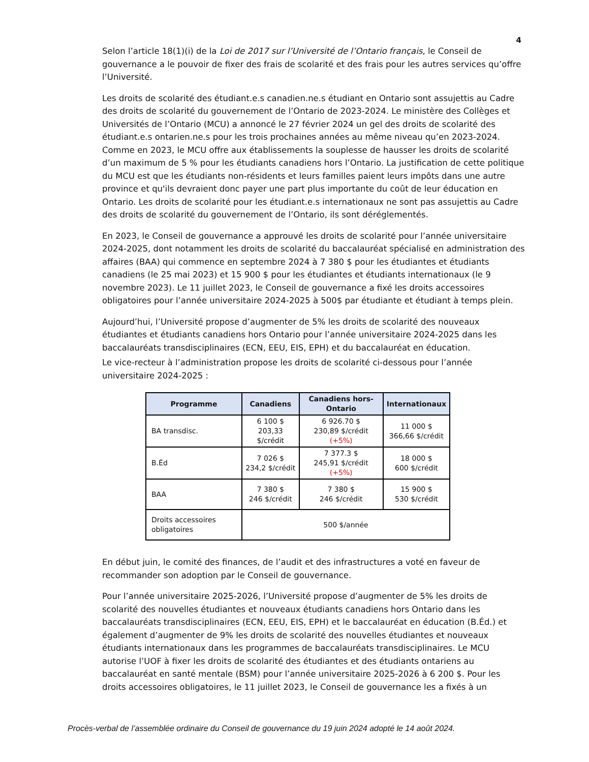4
Selon l’article 18(1)(i) de la Loi de 2017 sur l’Université de l’Ontario français, le Conseil de gouvernance a le pouvoir de fixer des frais de scolarité et des frais pour les autres services qu’offre l’Université.
Les droits de scolarité des étudiant.e.s canadien.ne.s étudiant en Ontario sont assujettis au Cadre des droits de scolarité du gouvernement de l’Ontario de 2023-2024. Le ministère des Collèges et Universités de l’Ontario (MCU) a annoncé le 27 février 2024 un gel des droits de scolarité des étudiant.e.s ontarien.ne.s pour les trois prochaines années au même niveau qu’en 2023-2024. Comme en 2023, le MCU offre aux établissements la souplesse de hausser les droits de scolarité d’un maximum de 5 % pour les étudiants canadiens hors l’Ontario. La justification de cette politique du MCU est que les étudiants non-résidents et leurs familles paient leurs impôts dans une autre province et qu'ils devraient donc payer une part plus importante du coût de leur éducation en Ontario. Les droits de scolarité pour les étudiant.e.s internationaux ne sont pas assujettis au Cadre des droits de scolarité du gouvernement de l’Ontario, ils sont déréglementés.
En 2023, le Conseil de gouvernance a approuvé les droits de scolarité pour l’année universitaire 2024-2025, dont notamment les droits de scolarité du baccalauréat spécialisé en administration des affaires (BAA) qui commence en septembre 2024 à 7 380 $ pour les étudiantes et étudiants canadiens (le 25 mai 2023) et 15 900 $ pour les étudiantes et étudiants internationaux (le 9 novembre 2023). Le 11 juillet 2023, le Conseil de gouvernance a fixé les droits accessoires obligatoires pour l’année universitaire 2024-2025 à 500$ par étudiante et étudiant à temps plein.
Aujourd’hui, l’Université propose d’augmenter de 5% les droits de scolarité des nouveaux étudiantes et étudiants canadiens hors Ontario pour l’année universitaire 2024-2025 dans les baccalauréats transdisciplinaires (ECN, EEU, EIS, EPH) et du baccalauréat en éducation.
Le vice-recteur à l’administration propose les droits de scolarité ci-dessous pour l’année universitaire 2024-2025 :
| Programme | Canadiens | Canadiens hors-Ontario | Internationaux |
| --- | --- | --- | --- |
| BA transdisc. | 6 100 $ 203,33 $/crédit | 6 926.70 $ 230,89 $/crédit (+5%) | 11 000 $ 366,66 $/crédit |
| B.Éd | 7 026 $ 234,2 $/crédit | 7 377.3 $ 245,91 $/crédit (+5%) | 18 000 $ 600 $/crédit |
| BAA | 7 380 $ 246 $/crédit | 7 380 $ 246 $/crédit | 15 900 $ 530 $/crédit |
| Droits accessoires obligatoires | 500 $/année | | |
En début juin, le comité des finances, de l’audit et des infrastructures a voté en faveur de recommander son adoption par le Conseil de gouvernance.
Pour l’année universitaire 2025-2026, l’Université propose d’augmenter de 5% les droits de scolarité des nouvelles étudiantes et nouveaux étudiants canadiens hors Ontario dans les baccalauréats transdisciplinaires (ECN, EEU, EIS, EPH) et le baccalauréat en éducation (B.Éd.) et également d’augmenter de 9% les droits de scolarité des nouvelles étudiantes et nouveaux étudiants internationaux dans les programmes de baccalauréats transdisciplinaires. Le MCU autorise l’UOF à fixer les droits de scolarité des étudiantes et des étudiants ontariens au baccalauréat en santé mentale (BSM) pour l’année universitaire 2025-2026 à 6 200 $. Pour les droits accessoires obligatoires, le 11 juillet 2023, le Conseil de gouvernance les a fixés à un
Procès-verbal de l’assemblée ordinaire du Conseil de gouvernance du 19 juin 2024 adopté le 14 août 2024.